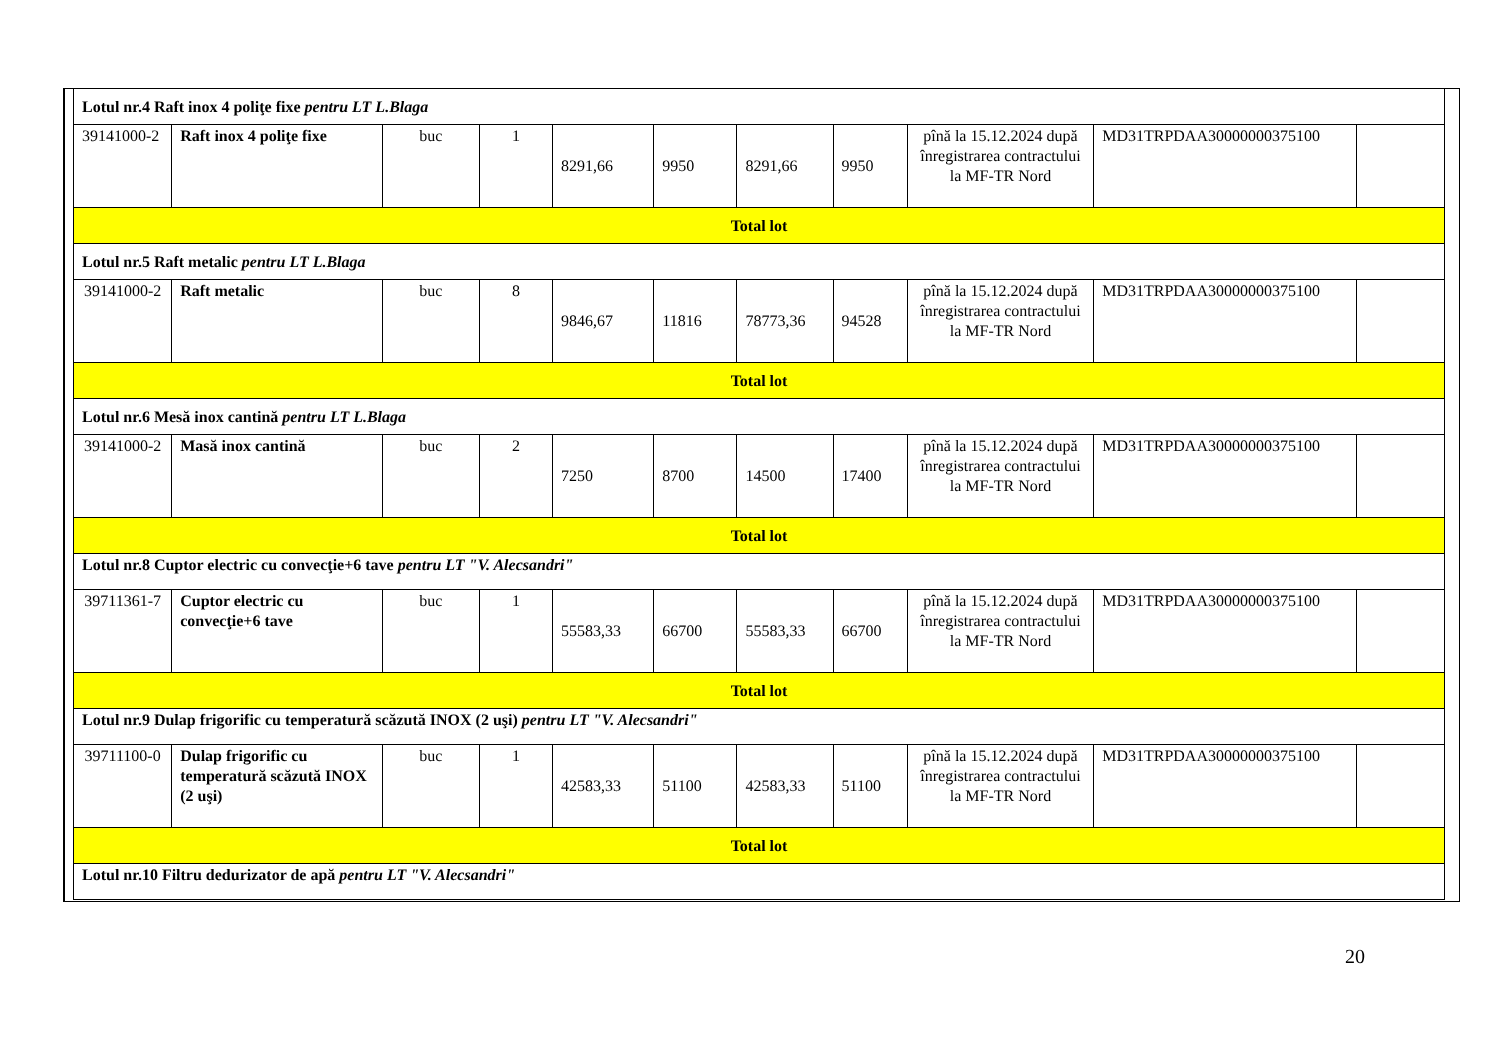| Lotul nr.4 Raft inox 4 poliţe fixe pentru LT L.Blaga | | | | | | | | | | |
| 39141000-2 | Raft inox 4 poliţe fixe | buc | 1 | 8291,66 | 9950 | 8291,66 | 9950 | pînă la 15.12.2024 după înregistrarea contractului la MF-TR Nord | MD31TRPDAA30000000375100 | |
| Total lot | | | | | | | | | | |
| Lotul nr.5 Raft metalic pentru LT L.Blaga | | | | | | | | | | |
| 39141000-2 | Raft metalic | buc | 8 | 9846,67 | 11816 | 78773,36 | 94528 | pînă la 15.12.2024 după înregistrarea contractului la MF-TR Nord | MD31TRPDAA30000000375100 | |
| Total lot | | | | | | | | | | |
| Lotul nr.6 Mesă inox cantină pentru LT L.Blaga | | | | | | | | | | |
| 39141000-2 | Masă inox cantină | buc | 2 | 7250 | 8700 | 14500 | 17400 | pînă la 15.12.2024 după înregistrarea contractului la MF-TR Nord | MD31TRPDAA30000000375100 | |
| Total lot | | | | | | | | | | |
| Lotul nr.8 Cuptor electric cu convecţie+6 tave pentru LT "V. Alecsandri" | | | | | | | | | | |
| 39711361-7 | Cuptor electric cu convecţie+6 tave | buc | 1 | 55583,33 | 66700 | 55583,33 | 66700 | pînă la 15.12.2024 după înregistrarea contractului la MF-TR Nord | MD31TRPDAA30000000375100 | |
| Total lot | | | | | | | | | | |
| Lotul nr.9 Dulap frigorific cu temperatură scăzută INOX (2 uşi) pentru LT "V. Alecsandri" | | | | | | | | | | |
| 39711100-0 | Dulap frigorific cu temperatură scăzută INOX (2 uşi) | buc | 1 | 42583,33 | 51100 | 42583,33 | 51100 | pînă la 15.12.2024 după înregistrarea contractului la MF-TR Nord | MD31TRPDAA30000000375100 | |
| Total lot | | | | | | | | | | |
| Lotul nr.10 Filtru dedurizator de apă pentru LT "V. Alecsandri" | | | | | | | | | | |
20